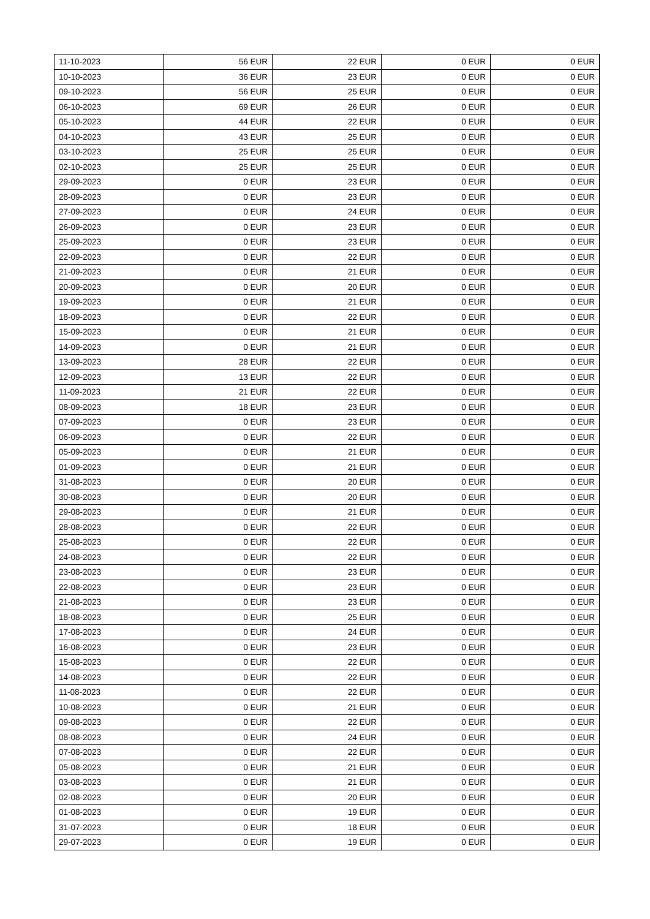| 11-10-2023 | 56 EUR | 22 EUR | 0 EUR | 0 EUR |
| 10-10-2023 | 36 EUR | 23 EUR | 0 EUR | 0 EUR |
| 09-10-2023 | 56 EUR | 25 EUR | 0 EUR | 0 EUR |
| 06-10-2023 | 69 EUR | 26 EUR | 0 EUR | 0 EUR |
| 05-10-2023 | 44 EUR | 22 EUR | 0 EUR | 0 EUR |
| 04-10-2023 | 43 EUR | 25 EUR | 0 EUR | 0 EUR |
| 03-10-2023 | 25 EUR | 25 EUR | 0 EUR | 0 EUR |
| 02-10-2023 | 25 EUR | 25 EUR | 0 EUR | 0 EUR |
| 29-09-2023 | 0 EUR | 23 EUR | 0 EUR | 0 EUR |
| 28-09-2023 | 0 EUR | 23 EUR | 0 EUR | 0 EUR |
| 27-09-2023 | 0 EUR | 24 EUR | 0 EUR | 0 EUR |
| 26-09-2023 | 0 EUR | 23 EUR | 0 EUR | 0 EUR |
| 25-09-2023 | 0 EUR | 23 EUR | 0 EUR | 0 EUR |
| 22-09-2023 | 0 EUR | 22 EUR | 0 EUR | 0 EUR |
| 21-09-2023 | 0 EUR | 21 EUR | 0 EUR | 0 EUR |
| 20-09-2023 | 0 EUR | 20 EUR | 0 EUR | 0 EUR |
| 19-09-2023 | 0 EUR | 21 EUR | 0 EUR | 0 EUR |
| 18-09-2023 | 0 EUR | 22 EUR | 0 EUR | 0 EUR |
| 15-09-2023 | 0 EUR | 21 EUR | 0 EUR | 0 EUR |
| 14-09-2023 | 0 EUR | 21 EUR | 0 EUR | 0 EUR |
| 13-09-2023 | 28 EUR | 22 EUR | 0 EUR | 0 EUR |
| 12-09-2023 | 13 EUR | 22 EUR | 0 EUR | 0 EUR |
| 11-09-2023 | 21 EUR | 22 EUR | 0 EUR | 0 EUR |
| 08-09-2023 | 18 EUR | 23 EUR | 0 EUR | 0 EUR |
| 07-09-2023 | 0 EUR | 23 EUR | 0 EUR | 0 EUR |
| 06-09-2023 | 0 EUR | 22 EUR | 0 EUR | 0 EUR |
| 05-09-2023 | 0 EUR | 21 EUR | 0 EUR | 0 EUR |
| 01-09-2023 | 0 EUR | 21 EUR | 0 EUR | 0 EUR |
| 31-08-2023 | 0 EUR | 20 EUR | 0 EUR | 0 EUR |
| 30-08-2023 | 0 EUR | 20 EUR | 0 EUR | 0 EUR |
| 29-08-2023 | 0 EUR | 21 EUR | 0 EUR | 0 EUR |
| 28-08-2023 | 0 EUR | 22 EUR | 0 EUR | 0 EUR |
| 25-08-2023 | 0 EUR | 22 EUR | 0 EUR | 0 EUR |
| 24-08-2023 | 0 EUR | 22 EUR | 0 EUR | 0 EUR |
| 23-08-2023 | 0 EUR | 23 EUR | 0 EUR | 0 EUR |
| 22-08-2023 | 0 EUR | 23 EUR | 0 EUR | 0 EUR |
| 21-08-2023 | 0 EUR | 23 EUR | 0 EUR | 0 EUR |
| 18-08-2023 | 0 EUR | 25 EUR | 0 EUR | 0 EUR |
| 17-08-2023 | 0 EUR | 24 EUR | 0 EUR | 0 EUR |
| 16-08-2023 | 0 EUR | 23 EUR | 0 EUR | 0 EUR |
| 15-08-2023 | 0 EUR | 22 EUR | 0 EUR | 0 EUR |
| 14-08-2023 | 0 EUR | 22 EUR | 0 EUR | 0 EUR |
| 11-08-2023 | 0 EUR | 22 EUR | 0 EUR | 0 EUR |
| 10-08-2023 | 0 EUR | 21 EUR | 0 EUR | 0 EUR |
| 09-08-2023 | 0 EUR | 22 EUR | 0 EUR | 0 EUR |
| 08-08-2023 | 0 EUR | 24 EUR | 0 EUR | 0 EUR |
| 07-08-2023 | 0 EUR | 22 EUR | 0 EUR | 0 EUR |
| 05-08-2023 | 0 EUR | 21 EUR | 0 EUR | 0 EUR |
| 03-08-2023 | 0 EUR | 21 EUR | 0 EUR | 0 EUR |
| 02-08-2023 | 0 EUR | 20 EUR | 0 EUR | 0 EUR |
| 01-08-2023 | 0 EUR | 19 EUR | 0 EUR | 0 EUR |
| 31-07-2023 | 0 EUR | 18 EUR | 0 EUR | 0 EUR |
| 29-07-2023 | 0 EUR | 19 EUR | 0 EUR | 0 EUR |